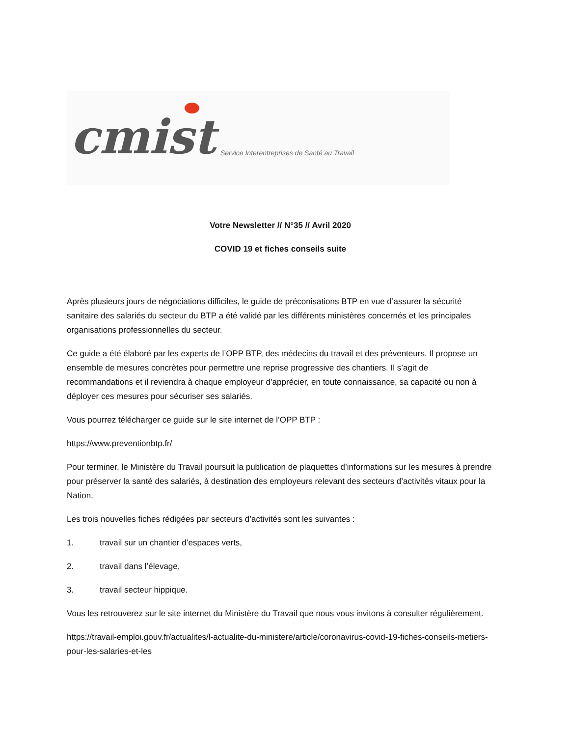cmist
Service Interentreprises de Santé au Travail
Votre Newsletter // N°35 // Avril 2020
COVID 19 et fiches conseils suite
Après plusieurs jours de négociations difficiles, le guide de préconisations BTP en vue d’assurer la sécurité sanitaire des salariés du secteur du BTP a été validé par les différents ministères concernés et les principales organisations professionnelles du secteur.
Ce guide a été élaboré par les experts de l’OPP BTP, des médecins du travail et des préventeurs. Il propose un ensemble de mesures concrètes pour permettre une reprise progressive des chantiers. Il s’agit de recommandations et il reviendra à chaque employeur d’apprécier, en toute connaissance, sa capacité ou non à déployer ces mesures pour sécuriser ses salariés.
Vous pourrez télécharger ce guide sur le site internet de l’OPP BTP :
https://www.preventionbtp.fr/
Pour terminer, le Ministère du Travail poursuit la publication de plaquettes d’informations sur les mesures à prendre pour préserver la santé des salariés, à destination des employeurs relevant des secteurs d’activités vitaux pour la Nation.
Les trois nouvelles fiches rédigées par secteurs d’activités sont les suivantes :
1. travail sur un chantier d’espaces verts,
2. travail dans l’élevage,
3. travail secteur hippique.
Vous les retrouverez sur le site internet du Ministère du Travail que nous vous invitons à consulter régulièrement.
https://travail-emploi.gouv.fr/actualites/l-actualite-du-ministere/article/coronavirus-covid-19-fiches-conseils-metiers-pour-les-salaries-et-les